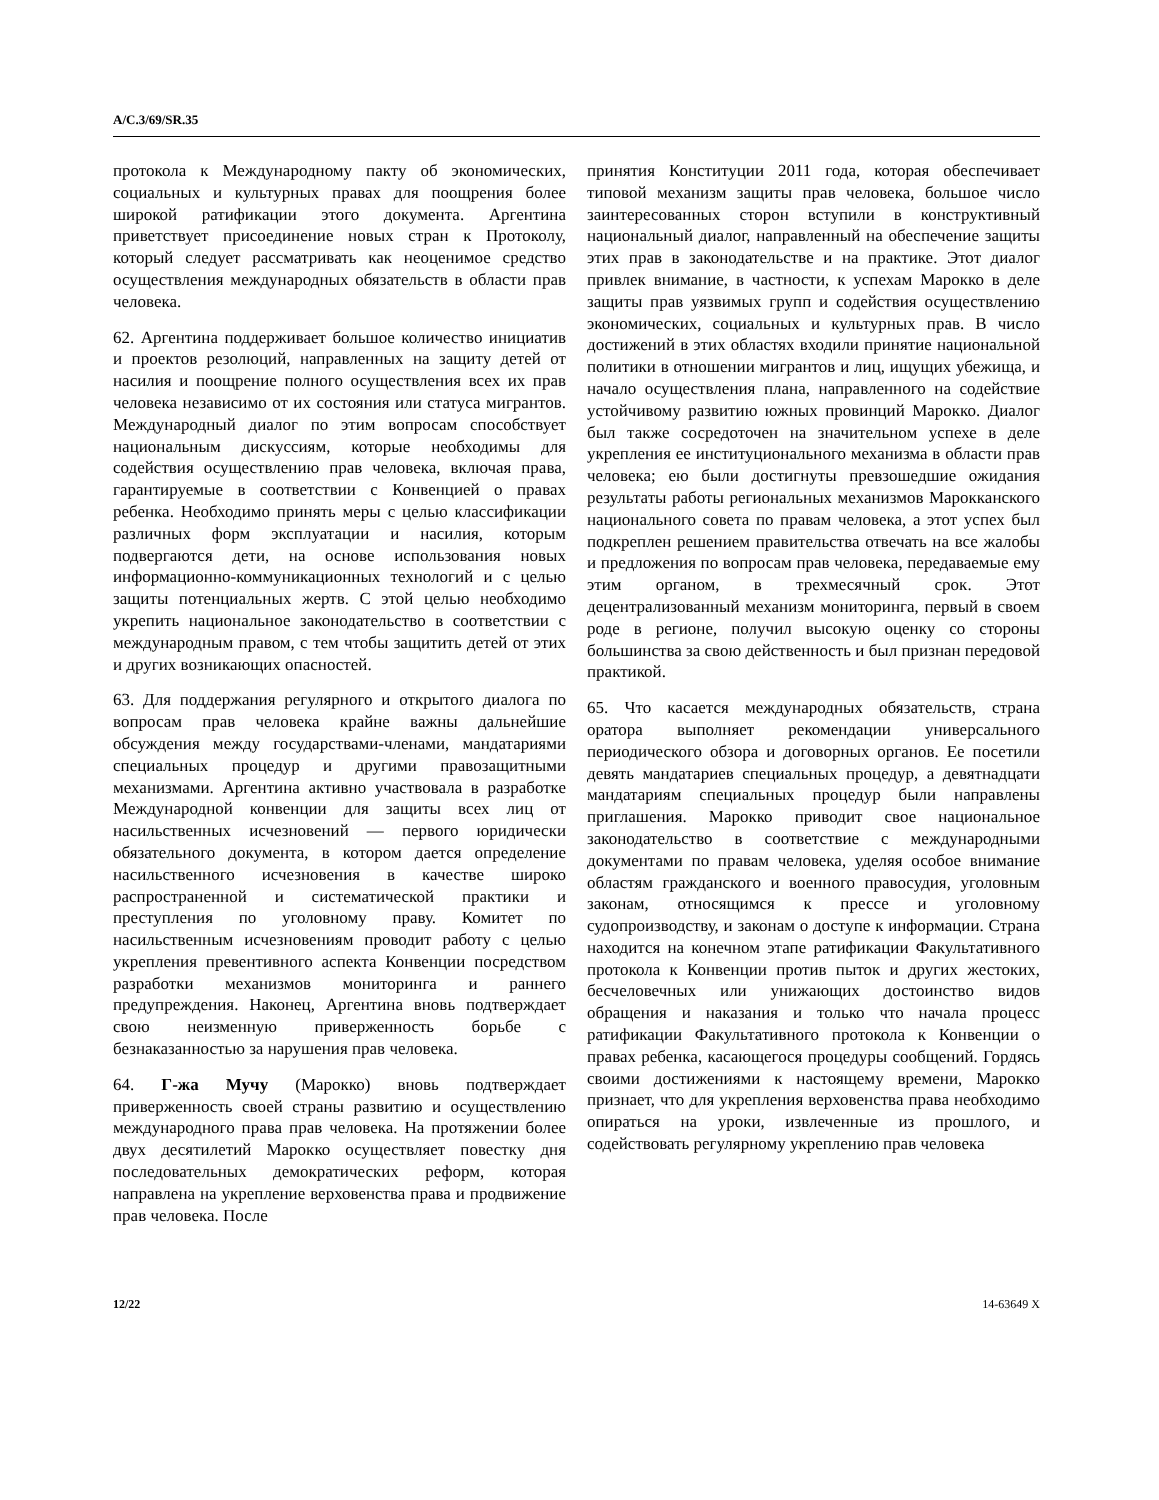A/C.3/69/SR.35
протокола к Международному пакту об экономических, социальных и культурных правах для поощрения более широкой ратификации этого документа. Аргентина приветствует присоединение новых стран к Протоколу, который следует рассматривать как неоценимое средство осуществления международных обязательств в области прав человека.
62. Аргентина поддерживает большое количество инициатив и проектов резолюций, направленных на защиту детей от насилия и поощрение полного осуществления всех их прав человека независимо от их состояния или статуса мигрантов. Международный диалог по этим вопросам способствует национальным дискуссиям, которые необходимы для содействия осуществлению прав человека, включая права, гарантируемые в соответствии с Конвенцией о правах ребенка. Необходимо принять меры с целью классификации различных форм эксплуатации и насилия, которым подвергаются дети, на основе использования новых информационно-коммуникационных технологий и с целью защиты потенциальных жертв. С этой целью необходимо укрепить национальное законодательство в соответствии с международным правом, с тем чтобы защитить детей от этих и других возникающих опасностей.
63. Для поддержания регулярного и открытого диалога по вопросам прав человека крайне важны дальнейшие обсуждения между государствами-членами, мандатариями специальных процедур и другими правозащитными механизмами. Аргентина активно участвовала в разработке Международной конвенции для защиты всех лиц от насильственных исчезновений — первого юридически обязательного документа, в котором дается определение насильственного исчезновения в качестве широко распространенной и систематической практики и преступления по уголовному праву. Комитет по насильственным исчезновениям проводит работу с целью укрепления превентивного аспекта Конвенции посредством разработки механизмов мониторинга и раннего предупреждения. Наконец, Аргентина вновь подтверждает свою неизменную приверженность борьбе с безнаказанностью за нарушения прав человека.
64. Г-жа Мучу (Марокко) вновь подтверждает приверженность своей страны развитию и осуществлению международного права прав человека. На протяжении более двух десятилетий Марокко осуществляет повестку дня последовательных демократических реформ, которая направлена на укрепление верховенства права и продвижение прав человека. После
принятия Конституции 2011 года, которая обеспечивает типовой механизм защиты прав человека, большое число заинтересованных сторон вступили в конструктивный национальный диалог, направленный на обеспечение защиты этих прав в законодательстве и на практике. Этот диалог привлек внимание, в частности, к успехам Марокко в деле защиты прав уязвимых групп и содействия осуществлению экономических, социальных и культурных прав. В число достижений в этих областях входили принятие национальной политики в отношении мигрантов и лиц, ищущих убежища, и начало осуществления плана, направленного на содействие устойчивому развитию южных провинций Марокко. Диалог был также сосредоточен на значительном успехе в деле укрепления ее институционального механизма в области прав человека; ею были достигнуты превзошедшие ожидания результаты работы региональных механизмов Марокканского национального совета по правам человека, а этот успех был подкреплен решением правительства отвечать на все жалобы и предложения по вопросам прав человека, передаваемые ему этим органом, в трехмесячный срок. Этот децентрализованный механизм мониторинга, первый в своем роде в регионе, получил высокую оценку со стороны большинства за свою действенность и был признан передовой практикой.
65. Что касается международных обязательств, страна оратора выполняет рекомендации универсального периодического обзора и договорных органов. Ее посетили девять мандатариев специальных процедур, а девятнадцати мандатариям специальных процедур были направлены приглашения. Марокко приводит свое национальное законодательство в соответствие с международными документами по правам человека, уделяя особое внимание областям гражданского и военного правосудия, уголовным законам, относящимся к прессе и уголовному судопроизводству, и законам о доступе к информации. Страна находится на конечном этапе ратификации Факультативного протокола к Конвенции против пыток и других жестоких, бесчеловечных или унижающих достоинство видов обращения и наказания и только что начала процесс ратификации Факультативного протокола к Конвенции о правах ребенка, касающегося процедуры сообщений. Гордясь своими достижениями к настоящему времени, Марокко признает, что для укрепления верховенства права необходимо опираться на уроки, извлеченные из прошлого, и содействовать регулярному укреплению прав человека
12/22 14-63649 X